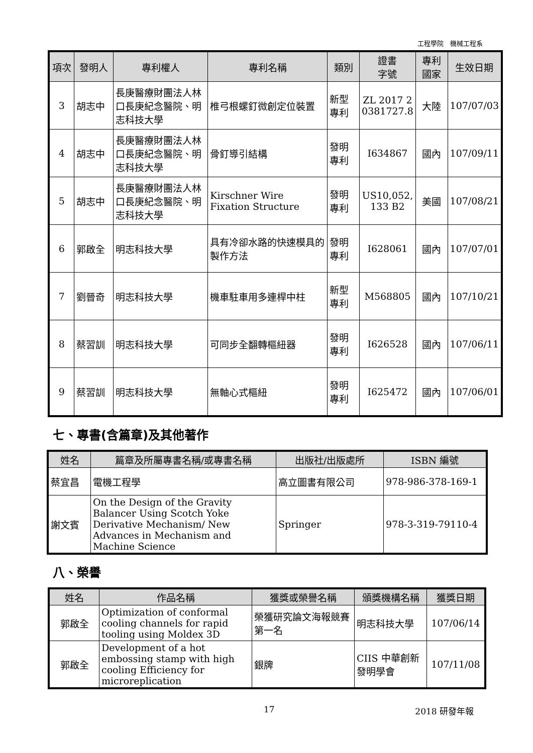工程學院　機械工程系
| 項次 | 發明人 | 專利權人 | 專利名稱 | 類別 | 證書 字號 | 專利 國家 | 生效日期 |
| --- | --- | --- | --- | --- | --- | --- | --- |
| 3 | 胡志中 | 長庚醫療財團法人林口長庚紀念醫院、明志科技大學 | 椎弓根螺釘微創定位裝置 | 新型專利 | ZL 2017 2 0381727.8 | 大陸 | 107/07/03 |
| 4 | 胡志中 | 長庚醫療財團法人林口長庚紀念醫院、明志科技大學 | 骨釘導引結構 | 發明專利 | I634867 | 國內 | 107/09/11 |
| 5 | 胡志中 | 長庚醫療財團法人林口長庚紀念醫院、明志科技大學 | Kirschner Wire Fixation Structure | 發明專利 | US10,052, 133 B2 | 美國 | 107/08/21 |
| 6 | 郭啟全 | 明志科技大學 | 具有冷卻水路的快速模具的製作方法 | 發明專利 | I628061 | 國內 | 107/07/01 |
| 7 | 劉晉奇 | 明志科技大學 | 機車駐車用多連桿中柱 | 新型專利 | M568805 | 國內 | 107/10/21 |
| 8 | 蔡習訓 | 明志科技大學 | 可同步全翻轉樞紐器 | 發明專利 | I626528 | 國內 | 107/06/11 |
| 9 | 蔡習訓 | 明志科技大學 | 無軸心式樞紐 | 發明專利 | I625472 | 國內 | 107/06/01 |
七、專書(含篇章)及其他著作
| 姓名 | 篇章及所屬專書名稱/或專書名稱 | 出版社/出版處所 | ISBN 編號 |
| --- | --- | --- | --- |
| 蔡宜昌 | 電機工程學 | 高立圖書有限公司 | 978-986-378-169-1 |
| 謝文賓 | On the Design of the Gravity Balancer Using Scotch Yoke Derivative Mechanism/ New Advances in Mechanism and Machine Science | Springer | 978-3-319-79110-4 |
八、榮譽
| 姓名 | 作品名稱 | 獲獎或榮譽名稱 | 頒獎機構名稱 | 獲獎日期 |
| --- | --- | --- | --- | --- |
| 郭啟全 | Optimization of conformal cooling channels for rapid tooling using Moldex 3D | 榮獲研究論文海報競賽第一名 | 明志科技大學 | 107/06/14 |
| 郭啟全 | Development of a hot embossing stamp with high cooling Efficiency for microreplication | 銀牌 | CIIS 中華創新發明學會 | 107/11/08 |
17 2018 研發年報